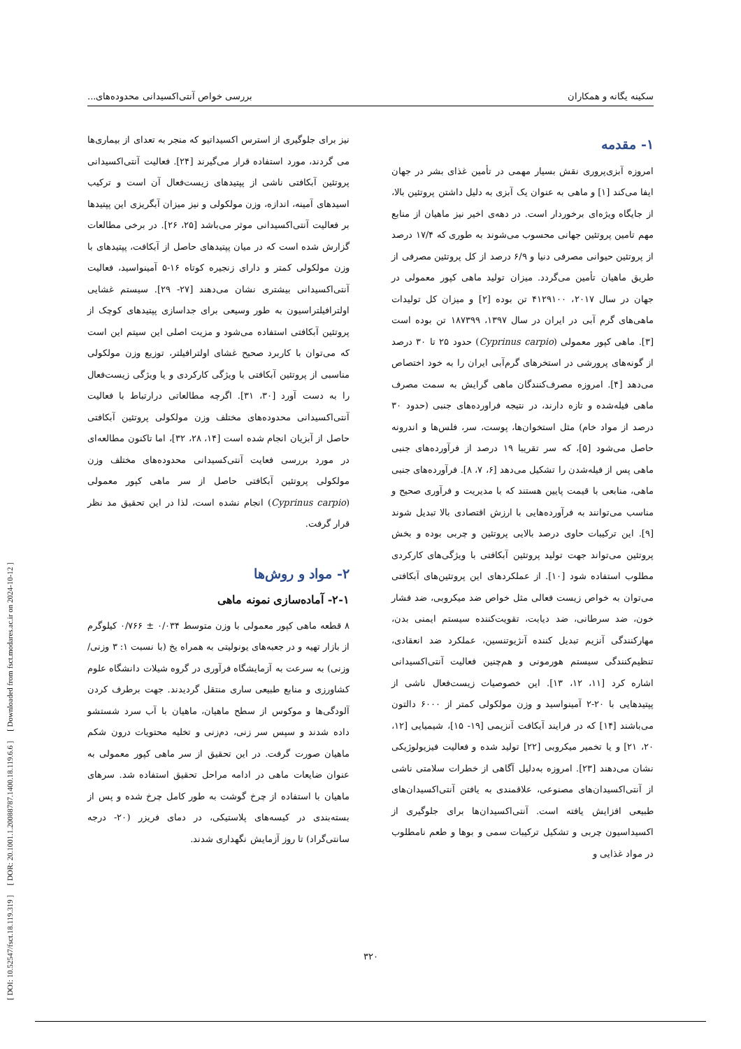[ DOI: 10.52547/fsct.18.119.319 ] [ DOR: 20.1001.1.20088787.1400.18.119.6.6 ] [ Downloaded from fsct.modares.ac.ir on 2024-10-12 ]
سکینه یگانه و همکاران بررسی خواص آنتی‌اکسیدانی محدوده‌های...
۱- مقدمه
امروزه آبزی‌پروری نقش بسیار مهمی در تأمین غذای بشر در جهان ایفا می‌کند [۱] و ماهی به عنوان یک آبزی به دلیل داشتن پروتئین بالا، از جایگاه ویژه‌ای برخوردار است. در دهه‌ی اخیر نیز ماهیان از منابع مهم تامین پروتئین جهانی محسوب می‌شوند به طوری که ۱۷/۴ درصد از پروتئین حیوانی مصرفی دنیا و ۶/۹ درصد از کل پروتئین مصرفی از طریق ماهیان تأمین می‌گردد. میزان تولید ماهی کپور معمولی در جهان در سال ۲۰۱۷، ۴۱۲۹۱۰۰ تن بوده [۲] و میزان کل تولیدات ماهی‌های گرم آبی در ایران در سال ۱۳۹۷، ۱۸۷۳۹۹ تن بوده است [۳]. ماهی کپور معمولی (Cyprinus carpio) حدود ۲۵ تا ۳۰ درصد از گونه‌های پرورشی در استخرهای گرم‌آبی ایران را به خود اختصاص می‌دهد [۴]. امروزه مصرف‌کنندگان ماهی گرایش به سمت مصرف ماهی فیله‌شده و تازه دارند، در نتیجه فراورده‌های جنبی (حدود ۳۰ درصد از مواد خام) مثل استخوان‌ها، پوست، سر، فلس‌ها و اندرونه حاصل می‌شود [۵]، که سر تقریبا ۱۹ درصد از فرآورده‌های جنبی ماهی پس از فیله‌شدن را تشکیل می‌دهد [۶، ۷، ۸]. فرآورده‌های جنبی ماهی، منابعی با قیمت پایین هستند که با مدیریت و فرآوری صحیح و مناسب می‌توانند به فرآورده‌هایی با ارزش اقتصادی بالا تبدیل شوند [۹]. این ترکیبات حاوی درصد بالایی پروتئین و چربی بوده و بخش پروتئین می‌تواند جهت تولید پروتئین آبکافتی با ویژگی‌های کارکردی مطلوب استفاده شود [۱۰]. از عملکردهای این پروتئین‌های آبکافتی می‌توان به خواص زیست فعالی مثل خواص ضد میکروبی، ضد فشار خون، ضد سرطانی، ضد دیابت، تقویت‌کننده سیستم ایمنی بدن، مهارکنندگی آنزیم تبدیل کننده آنژیوتنسین، عملکرد ضد انعقادی، تنظیم‌کنندگی سیستم هورمونی و هم‌چنین فعالیت آنتی‌اکسیدانی اشاره کرد [۱۱، ۱۲، ۱۳]. این خصوصیات زیست‌فعال ناشی از پپتیدهایی با ۲۰-۲ آمینواسید و وزن مولکولی کمتر از ۶۰۰۰ دالتون می‌باشند [۱۴] که در فرایند آبکافت آنزیمی [۱۹- ۱۵]، شیمیایی [۱۲، ۲۰، ۲۱] و یا تخمیر میکروبی [۲۲] تولید شده و فعالیت فیزیولوژیکی نشان می‌دهند [۲۳]. امروزه به‌دلیل آگاهی از خطرات سلامتی ناشی از آنتی‌اکسیدان‌های مصنوعی، علاقمندی به یافتن آنتی‌اکسیدان‌های طبیعی افزایش یافته است. آنتی‌اکسیدان‌ها برای جلوگیری از اکسیداسیون چربی و تشکیل ترکیبات سمی و بوها و طعم نامطلوب در مواد غذایی و
نیز برای جلوگیری از استرس اکسیداتیو که منجر به تعدای از بیماری‌ها می گردند، مورد استفاده قرار می‌گیرند [۲۴]. فعالیت آنتی‌اکسیدانی پروتئین آبکافتی ناشی از پپتیدهای زیست‌فعال آن است و ترکیب اسیدهای آمینه، اندازه، وزن مولکولی و نیز میزان آبگریزی این پپتیدها بر فعالیت آنتی‌اکسیدانی موثر می‌باشد [۲۵، ۲۶]. در برخی مطالعات گزارش شده است که در میان پپتیدهای حاصل از آبکافت، پپتیدهای با وزن مولکولی کمتر و دارای زنجیره کوتاه ۱۶-۵ آمینواسید، فعالیت آنتی‌اکسیدانی بیشتری نشان می‌دهند [۲۷- ۲۹]. سیستم غشایی اولترافیلتراسیون به طور وسیعی برای جداسازی پپتیدهای کوچک از پروتئین آبکافتی استفاده می‌شود و مزیت اصلی این سیتم این است که می‌توان با کاربرد صحیح غشای اولترافیلتر، توزیع وزن مولکولی مناسبی از پروتئین آبکافتی با ویژگی کارکردی و یا ویژگی زیست‌فعال را به دست آورد [۳۰، ۳۱]. اگرچه مطالعاتی درارتباط با فعالیت آنتی‌اکسیدانی محدوده‌های مختلف وزن مولکولی پروتئین آبکافتی حاصل از آبزیان انجام شده است [۱۴، ۲۸، ۳۲]، اما تاکنون مطالعه‌ای در مورد بررسی فعایت آنتی‌کسیدانی محدوده‌های مختلف وزن مولکولی پروتئین آبکافتی حاصل از سر ماهی کپور معمولی (Cyprinus carpio) انجام نشده است، لذا در این تحقیق مد نظر قرار گرفت.
۲- مواد و روش‌ها
۲-۱- آماده‌سازی نمونه ماهی
۸ قطعه ماهی کپور معمولی با وزن متوسط ۰/۰۳۴ ± ۰/۷۶۶ کیلوگرم از بازار تهیه و در جعبه‌های یونولیتی به همراه یخ (با نسبت ۱: ۳ وزنی/ وزنی) به سرعت به آزمایشگاه فرآوری در گروه شیلات دانشگاه علوم کشاورزی و منابع طبیعی ساری منتقل گردیدند. جهت برطرف کردن آلودگی‌ها و موکوس از سطح ماهیان، ماهیان با آب سرد شستشو داده شدند و سپس سر زنی، دم‌زنی و تخلیه محتویات درون شکم ماهیان صورت گرفت. در این تحقیق از سر ماهی کپور معمولی به عنوان ضایعات ماهی در ادامه مراحل تحقیق استفاده شد. سرهای ماهیان با استفاده از چرخ گوشت به طور کامل چرخ شده و پس از بسته‌بندی در کیسه‌های پلاستیکی، در دمای فریزر (۲۰- درجه سانتی‌گراد) تا روز آزمایش نگهداری شدند.
۳۲۰